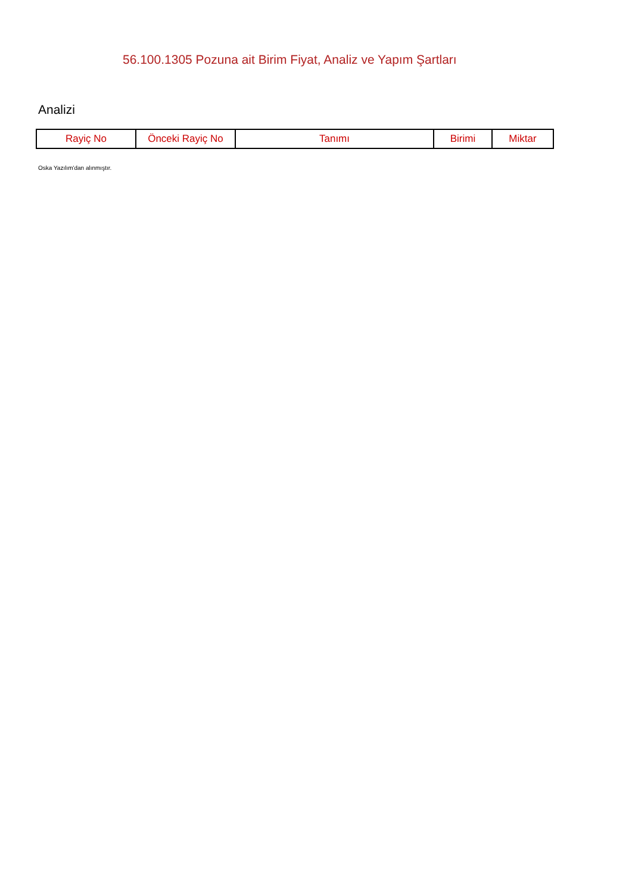56.100.1305 Pozuna ait Birim Fiyat, Analiz ve Yapım Şartları
Analizi
| Rayiç No | Önceki Rayiç No | Tanımı | Birimi | Miktar |
| --- | --- | --- | --- | --- |
Oska Yazılım'dan alınmıştır.